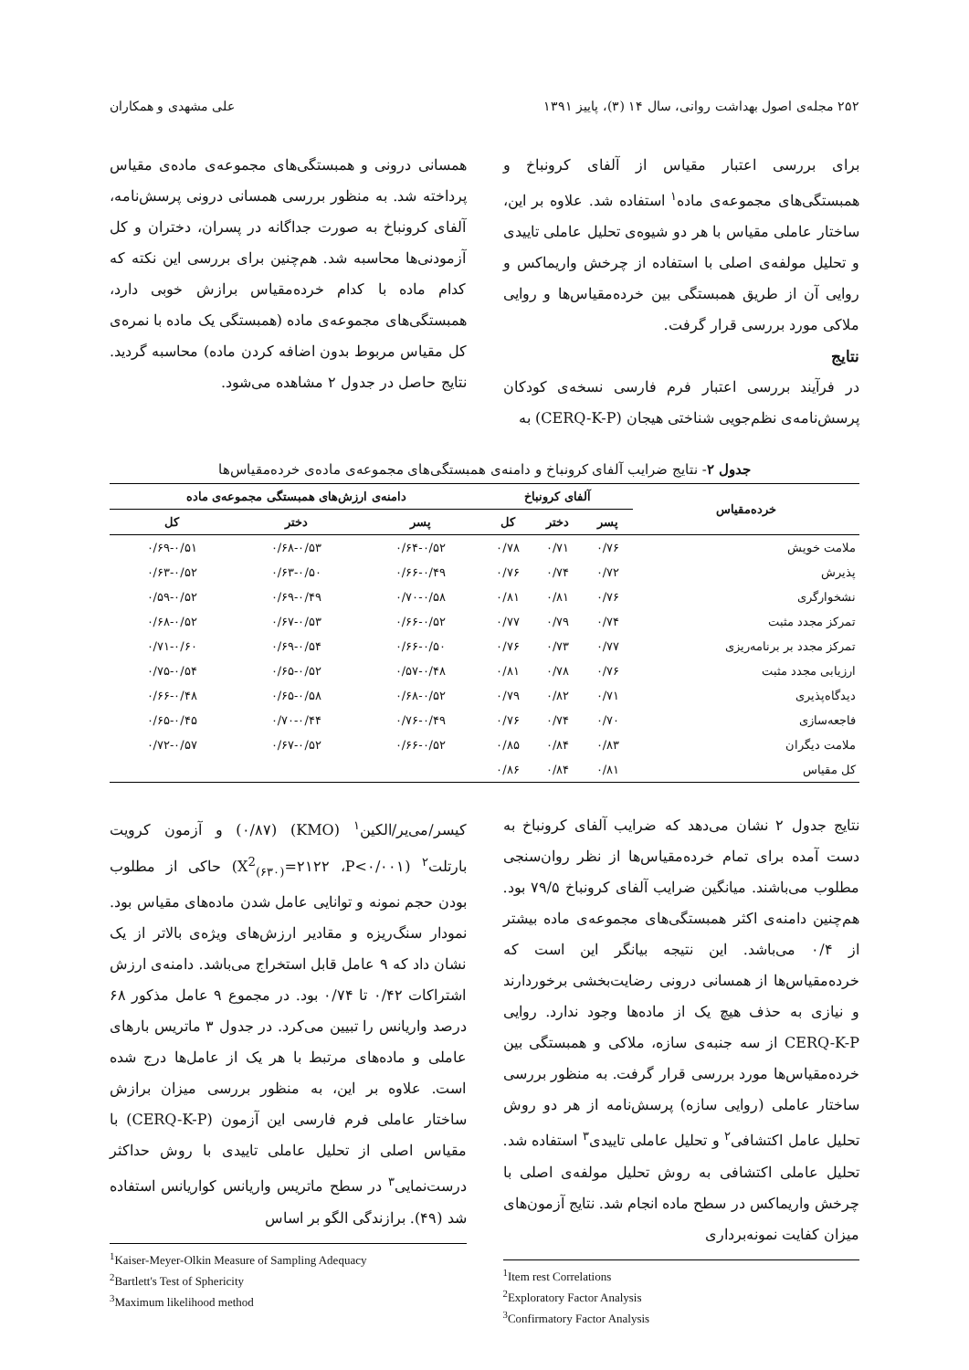۲۵۲ مجله‌ی اصول بهداشت روانی، سال ۱۴ (۳)، پاییز ۱۳۹۱ علی مشهدی و همکاران
برای بررسی اعتبار مقیاس از آلفای کرونباخ و همبستگی‌های مجموعه‌ی ماده<sup>۱</sup> استفاده شد. علاوه بر این، ساختار عاملی مقیاس با هر دو شیوه‌ی تحلیل عاملی تاییدی و تحلیل مولفه‌ی اصلی با استفاده از چرخش واریماکس و روایی آن از طریق همبستگی بین خرده‌مقیاس‌ها و روایی ملاکی مورد بررسی قرار گرفت.
نتایج
در فرآیند بررسی اعتبار فرم فارسی نسخه‌ی کودکان پرسش‌نامه‌ی نظم‌جویی شناختی هیجان (CERQ-K-P) به
همسانی درونی و همبستگی‌های مجموعه‌ی ماده‌ی مقیاس پرداخته شد. به منظور بررسی همسانی درونی پرسش‌نامه، آلفای کرونباخ به صورت جداگانه در پسران، دختران و کل آزمودنی‌ها محاسبه شد. هم‌چنین برای بررسی این نکته که کدام ماده با کدام خرده‌مقیاس برازش خوبی دارد، همبستگی‌های مجموعه‌ی ماده (همبستگی یک ماده با نمره‌ی کل مقیاس مربوط بدون اضافه کردن ماده) محاسبه گردید. نتایج حاصل در جدول ۲ مشاهده می‌شود.
جدول ۲- نتایج ضرایب آلفای کرونباخ و دامنه‌ی همبستگی‌های مجموعه‌ی ماده‌ی خرده‌مقیاس‌ها
| خرده‌مقیاس | آلفای کرونباخ | | | دامنه‌ی ارزش‌های همبستگی مجموعه‌ی ماده | | |
| --- | --- | --- | --- | --- | --- | --- |
| | پسر | دختر | کل | پسر | دختر | کل |
| ملامت خویش | ۰/۷۶ | ۰/۷۱ | ۰/۷۸ | ۰/۶۴-۰/۵۲ | ۰/۶۸-۰/۵۳ | ۰/۶۹-۰/۵۱ |
| پذیرش | ۰/۷۲ | ۰/۷۴ | ۰/۷۶ | ۰/۶۶-۰/۴۹ | ۰/۶۳-۰/۵۰ | ۰/۶۳-۰/۵۲ |
| نشخوارگری | ۰/۷۶ | ۰/۸۱ | ۰/۸۱ | ۰/۷۰-۰/۵۸ | ۰/۶۹-۰/۴۹ | ۰/۵۹-۰/۵۲ |
| تمرکز مجدد مثبت | ۰/۷۴ | ۰/۷۹ | ۰/۷۷ | ۰/۶۶-۰/۵۲ | ۰/۶۷-۰/۵۳ | ۰/۶۸-۰/۵۲ |
| تمرکز مجدد بر برنامه‌ریزی | ۰/۷۷ | ۰/۷۳ | ۰/۷۶ | ۰/۶۶-۰/۵۰ | ۰/۶۹-۰/۵۴ | ۰/۷۱-۰/۶۰ |
| ارزیابی مجدد مثبت | ۰/۷۶ | ۰/۷۸ | ۰/۸۱ | ۰/۵۷-۰/۴۸ | ۰/۶۵-۰/۵۲ | ۰/۷۵-۰/۵۴ |
| دیدگاه‌پذیری | ۰/۷۱ | ۰/۸۲ | ۰/۷۹ | ۰/۶۸-۰/۵۲ | ۰/۶۵-۰/۵۸ | ۰/۶۶-۰/۴۸ |
| فاجعه‌سازی | ۰/۷۰ | ۰/۷۴ | ۰/۷۶ | ۰/۷۶-۰/۴۹ | ۰/۷۰-۰/۴۴ | ۰/۶۵-۰/۴۵ |
| ملامت دیگران | ۰/۸۳ | ۰/۸۴ | ۰/۸۵ | ۰/۶۶-۰/۵۲ | ۰/۶۷-۰/۵۲ | ۰/۷۲-۰/۵۷ |
| کل مقیاس | ۰/۸۱ | ۰/۸۴ | ۰/۸۶ | | | |
نتایج جدول ۲ نشان می‌دهد که ضرایب آلفای کرونباخ به دست آمده برای تمام خرده‌مقیاس‌ها از نظر روان‌سنجی مطلوب می‌باشند. میانگین ضرایب آلفای کرونباخ ۷۹/۵ بود. هم‌چنین دامنه‌ی اکثر همبستگی‌های مجموعه‌ی ماده بیشتر از ۰/۴ می‌باشد. این نتیجه بیانگر این است که خرده‌مقیاس‌ها از همسانی درونی رضایت‌بخشی برخوردارند و نیازی به حذف هیچ یک از ماده‌ها وجود ندارد. روایی CERQ-K-P از سه جنبه‌ی سازه، ملاکی و همبستگی بین خرده‌مقیاس‌ها مورد بررسی قرار گرفت. به منظور بررسی ساختار عاملی (روایی سازه) پرسش‌نامه از هر دو روش تحلیل عامل اکتشافی<sup>۲</sup> و تحلیل عاملی تاییدی<sup>۳</sup> استفاده شد. تحلیل عاملی اکتشافی به روش تحلیل مولفه‌ی اصلی با چرخش واریماکس در سطح ماده انجام شد. نتایج آزمون‌های میزان کفایت نمونه‌برداری
<sup>1</sup> Item rest Correlations
<sup>2</sup> Exploratory Factor Analysis
<sup>3</sup> Confirmatory Factor Analysis
کیسر/می‌یر/الکین<sup>۱</sup> (KMO) (۰/۸۷) و آزمون کرویت بارتلت<sup>۲</sup> (X<sup>2</sup><sub>(۶۳۰)</sub>=۲۱۲۲ ،P<۰/۰۰۱) حاکی از مطلوب بودن حجم نمونه و توانایی عامل شدن ماده‌های مقیاس بود. نمودار سنگ‌ریزه و مقادیر ارزش‌های ویژه‌ی بالاتر از یک نشان داد که ۹ عامل قابل استخراج می‌باشد. دامنه‌ی ارزش اشتراکات ۰/۴۲ تا ۰/۷۴ بود. در مجموع ۹ عامل مذکور ۶۸ درصد واریانس را تبیین می‌کرد. در جدول ۳ ماتریس بارهای عاملی و ماده‌های مرتبط با هر یک از عامل‌ها درج شده است. علاوه بر این، به منظور بررسی میزان برازش ساختار عاملی فرم فارسی این آزمون (CERQ-K-P) با مقیاس اصلی از تحلیل عاملی تاییدی با روش حداکثر درست‌نمایی<sup>۳</sup> در سطح ماتریس واریانس کواریانس استفاده شد (۴۹). برازندگی الگو بر اساس
<sup>1</sup> Kaiser-Meyer-Olkin Measure of Sampling Adequacy
<sup>2</sup> Bartlett's Test of Sphericity
<sup>3</sup> Maximum likelihood method